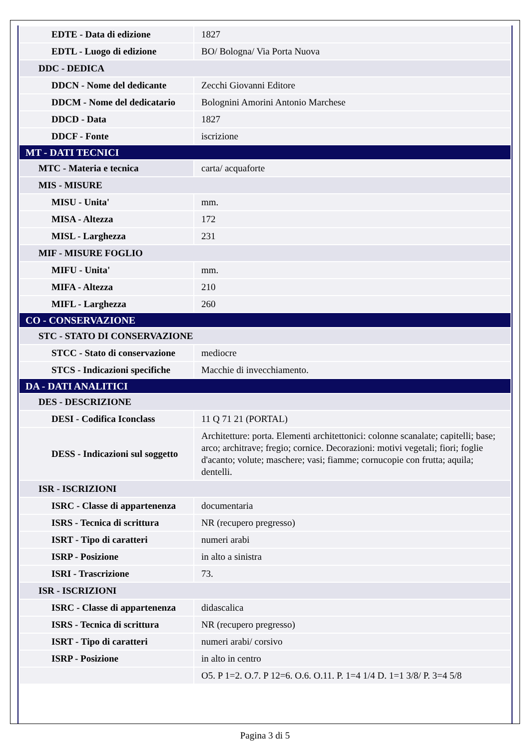| EDTE - Data di edizione | 1827 |
| EDTL - Luogo di edizione | BO/ Bologna/ Via Porta Nuova |
| DDC - DEDICA | |
| DDCN - Nome del dedicante | Zecchi Giovanni Editore |
| DDCM - Nome del dedicatario | Bolognini Amorini Antonio Marchese |
| DDCD - Data | 1827 |
| DDCF - Fonte | iscrizione |
| MT - DATI TECNICI | |
| MTC - Materia e tecnica | carta/ acquaforte |
| MIS - MISURE | |
| MISU - Unita' | mm. |
| MISA - Altezza | 172 |
| MISL - Larghezza | 231 |
| MIF - MISURE FOGLIO | |
| MIFU - Unita' | mm. |
| MIFA - Altezza | 210 |
| MIFL - Larghezza | 260 |
| CO - CONSERVAZIONE | |
| STC - STATO DI CONSERVAZIONE | |
| STCC - Stato di conservazione | mediocre |
| STCS - Indicazioni specifiche | Macchie di invecchiamento. |
| DA - DATI ANALITICI | |
| DES - DESCRIZIONE | |
| DESI - Codifica Iconclass | 11 Q 71 21 (PORTAL) |
| DESS - Indicazioni sul soggetto | Architetture: porta. Elementi architettonici: colonne scanalate; capitelli; base; arco; architrave; fregio; cornice. Decorazioni: motivi vegetali; fiori; foglie d'acanto; volute; maschere; vasi; fiamme; cornucopie con frutta; aquila; dentelli. |
| ISR - ISCRIZIONI | |
| ISRC - Classe di appartenenza | documentaria |
| ISRS - Tecnica di scrittura | NR (recupero pregresso) |
| ISRT - Tipo di caratteri | numeri arabi |
| ISRP - Posizione | in alto a sinistra |
| ISRI - Trascrizione | 73. |
| ISR - ISCRIZIONI | |
| ISRC - Classe di appartenenza | didascalica |
| ISRS - Tecnica di scrittura | NR (recupero pregresso) |
| ISRT - Tipo di caratteri | numeri arabi/ corsivo |
| ISRP - Posizione | in alto in centro |
| | O5. P 1=2. O.7. P 12=6. O.6. O.11. P. 1=4 1/4 D. 1=1 3/8/ P. 3=4 5/8 |
Pagina 3 di 5